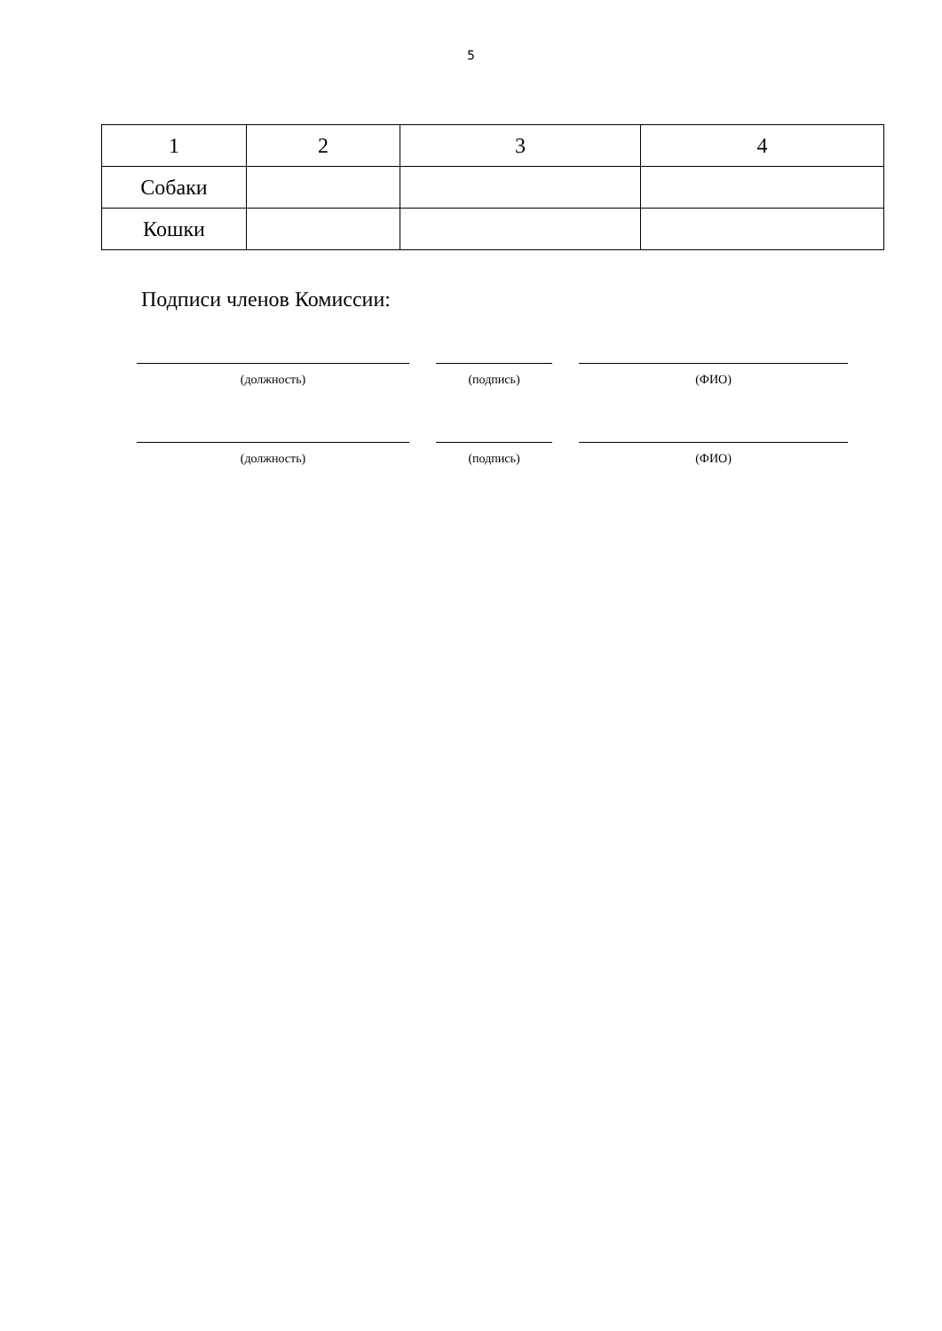5
| 1 | 2 | 3 | 4 |
| Собаки | | | |
| Кошки | | | |
Подписи членов Комиссии:
(должность) (подпись) (ФИО)
(должность) (подпись) (ФИО)